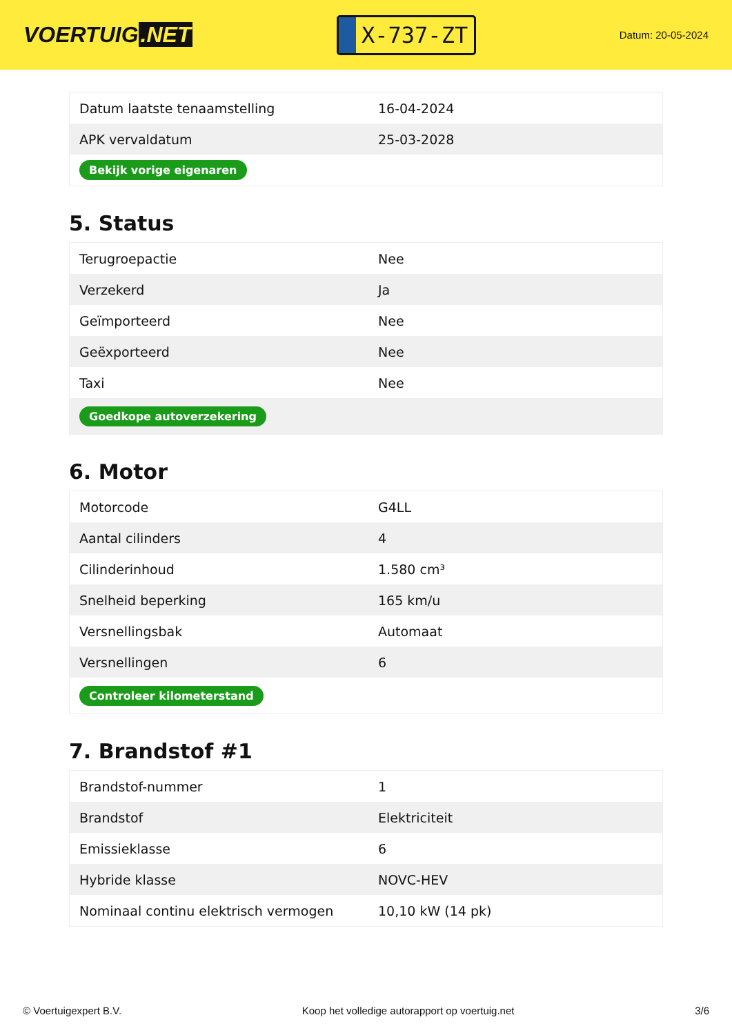VOERTUIG.NET
X-737-ZT
Datum: 20-05-2024
| Datum laatste tenaamstelling | 16-04-2024 |
| APK vervaldatum | 25-03-2028 |
| Bekijk vorige eigenaren | |
5. Status
| Terugroepactie | Nee |
| Verzekerd | Ja |
| Geïmporteerd | Nee |
| Geëxporteerd | Nee |
| Taxi | Nee |
| Goedkope autoverzekering | |
6. Motor
| Motorcode | G4LL |
| Aantal cilinders | 4 |
| Cilinderinhoud | 1.580 cm³ |
| Snelheid beperking | 165 km/u |
| Versnellingsbak | Automaat |
| Versnellingen | 6 |
| Controleer kilometerstand | |
7. Brandstof #1
| Brandstof-nummer | 1 |
| Brandstof | Elektriciteit |
| Emissieklasse | 6 |
| Hybride klasse | NOVC-HEV |
| Nominaal continu elektrisch vermogen | 10,10 kW (14 pk) |
© Voertuigexpert B.V. Koop het volledige autorapport op voertuig.net 3/6